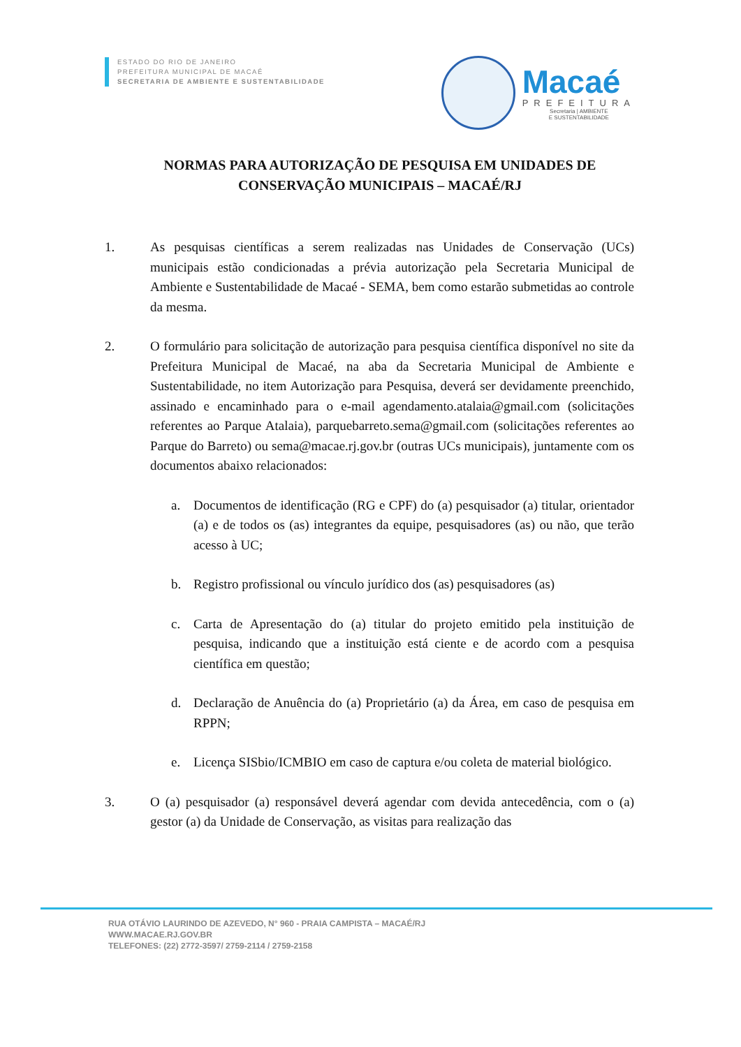ESTADO DO RIO DE JANEIRO
PREFEITURA MUNICIPAL DE MACAÉ
SECRETARIA DE AMBIENTE E SUSTENTABILIDADE
Macaé
PREFEITURA
Secretaria | AMBIENTE
E SUSTENTABILIDADE
NORMAS PARA AUTORIZAÇÃO DE PESQUISA EM UNIDADES DE CONSERVAÇÃO MUNICIPAIS – MACAÉ/RJ
1. As pesquisas científicas a serem realizadas nas Unidades de Conservação (UCs) municipais estão condicionadas a prévia autorização pela Secretaria Municipal de Ambiente e Sustentabilidade de Macaé - SEMA, bem como estarão submetidas ao controle da mesma.
2. O formulário para solicitação de autorização para pesquisa científica disponível no site da Prefeitura Municipal de Macaé, na aba da Secretaria Municipal de Ambiente e Sustentabilidade, no item Autorização para Pesquisa, deverá ser devidamente preenchido, assinado e encaminhado para o e-mail agendamento.atalaia@gmail.com (solicitações referentes ao Parque Atalaia), parquebarreto.sema@gmail.com (solicitações referentes ao Parque do Barreto) ou sema@macae.rj.gov.br (outras UCs municipais), juntamente com os documentos abaixo relacionados:
a. Documentos de identificação (RG e CPF) do (a) pesquisador (a) titular, orientador (a) e de todos os (as) integrantes da equipe, pesquisadores (as) ou não, que terão acesso à UC;
b. Registro profissional ou vínculo jurídico dos (as) pesquisadores (as)
c. Carta de Apresentação do (a) titular do projeto emitido pela instituição de pesquisa, indicando que a instituição está ciente e de acordo com a pesquisa científica em questão;
d. Declaração de Anuência do (a) Proprietário (a) da Área, em caso de pesquisa em RPPN;
e. Licença SISbio/ICMBIO em caso de captura e/ou coleta de material biológico.
3. O (a) pesquisador (a) responsável deverá agendar com devida antecedência, com o (a) gestor (a) da Unidade de Conservação, as visitas para realização das
RUA OTÁVIO LAURINDO DE AZEVEDO, N° 960 - PRAIA CAMPISTA – MACAÉ/RJ
WWW.MACAE.RJ.GOV.BR
TELEFONES: (22) 2772-3597/ 2759-2114 / 2759-2158